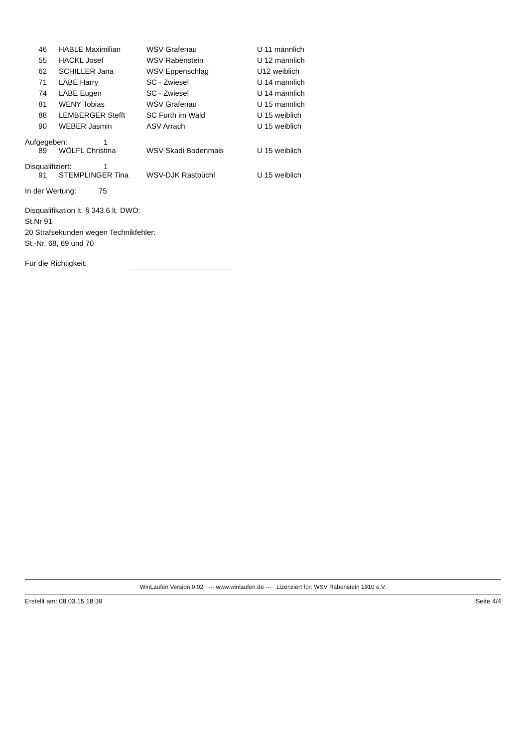| 46 | HABLE Maximilian | WSV Grafenau | U 11 männlich |
| 55 | HACKL Josef | WSV Rabenstein | U 12 männlich |
| 62 | SCHILLER Jana | WSV Eppenschlag | U12 weiblich |
| 71 | LÄBE Harry | SC - Zwiesel | U 14 männlich |
| 74 | LÄBE Eugen | SC - Zwiesel | U 14 männlich |
| 81 | WENY Tobias | WSV Grafenau | U 15 männlich |
| 88 | LEMBERGER Stefft | SC Furth im Wald | U 15 weiblich |
| 90 | WEBER Jasmin | ASV Arrach | U 15 weiblich |
Aufgegeben: 1
| 89 | WÖLFL Christina | WSV Skadi Bodenmais | U 15 weiblich |
Disqualifiziert: 1
| 91 | STEMPLINGER Tina | WSV-DJK Rastbüchl | U 15 weiblich |
In der Wertung: 75
Disqualifikation lt. § 343.6 lt. DWO:
St.Nr 91
20 Strafsekunden wegen Technikfehler:
St.-Nr. 68, 69 und 70
Für die Richtigkeit:
WinLaufen Version 9.02 --- www.winlaufen.de --- Lizenziert für: WSV Rabenstein 1910 e.V.
Erstellt am: 08.03.15 18:39 Seite 4/4